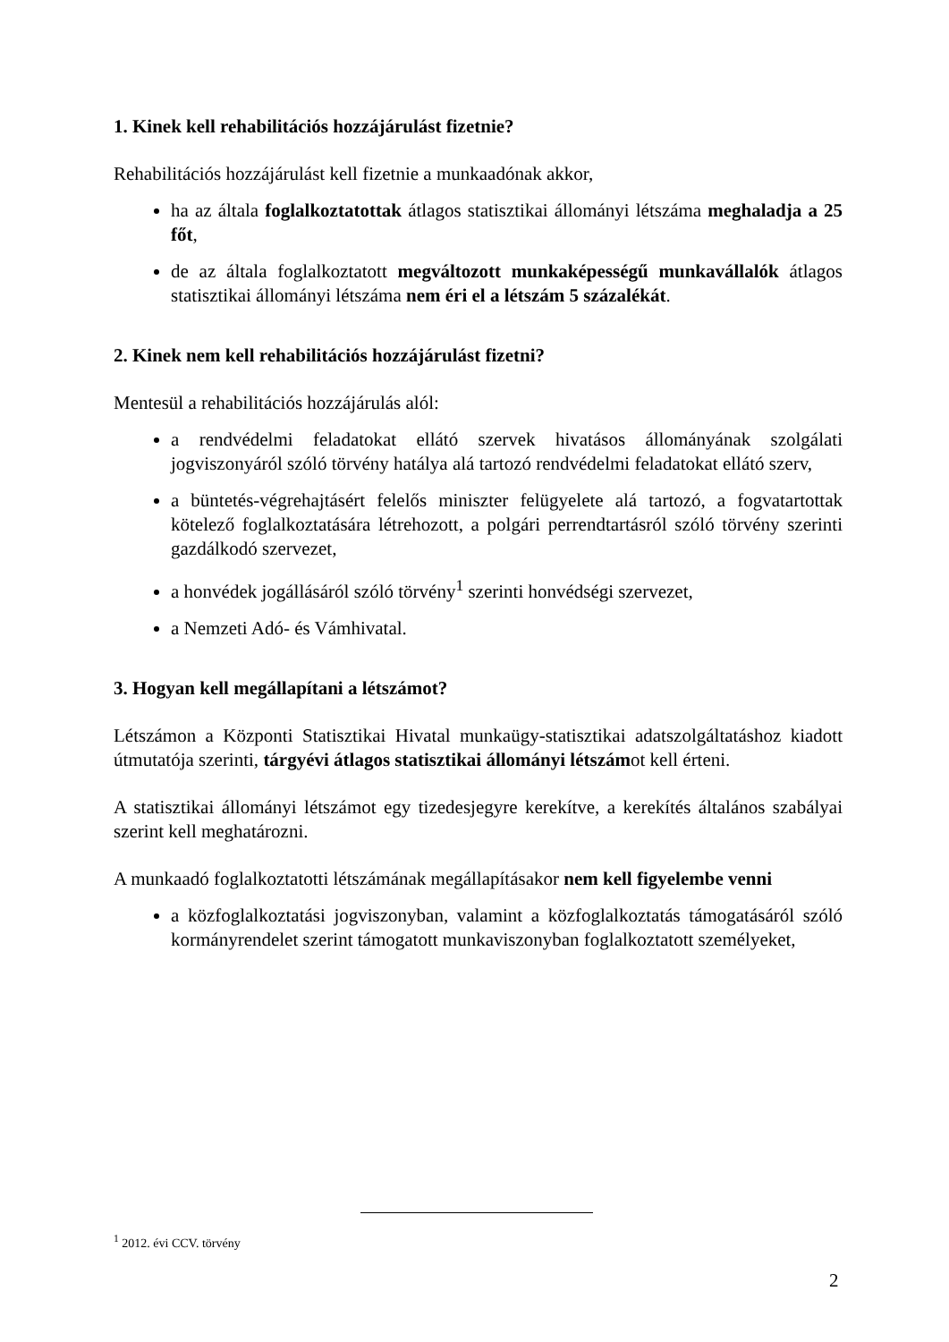1. Kinek kell rehabilitációs hozzájárulást fizetnie?
Rehabilitációs hozzájárulást kell fizetnie a munkaadónak akkor,
ha az általa foglalkoztatottak átlagos statisztikai állományi létszáma meghaladja a 25 főt,
de az általa foglalkoztatott megváltozott munkaképességű munkavállalók átlagos statisztikai állományi létszáma nem éri el a létszám 5 százalékát.
2. Kinek nem kell rehabilitációs hozzájárulást fizetni?
Mentesül a rehabilitációs hozzájárulás alól:
a rendvédelmi feladatokat ellátó szervek hivatásos állományának szolgálati jogviszonyáról szóló törvény hatálya alá tartozó rendvédelmi feladatokat ellátó szerv,
a büntetés-végrehajtásért felelős miniszter felügyelete alá tartozó, a fogvatartottak kötelező foglalkoztatására létrehozott, a polgári perrendtartásról szóló törvény szerinti gazdálkodó szervezet,
a honvédek jogállásáról szóló törvény<sup>1</sup> szerinti honvédségi szervezet,
a Nemzeti Adó- és Vámhivatal.
3. Hogyan kell megállapítani a létszámot?
Létszámon a Központi Statisztikai Hivatal munkaügy-statisztikai adatszolgáltatáshoz kiadott útmutatója szerinti, tárgyévi átlagos statisztikai állományi létszámot kell érteni.
A statisztikai állományi létszámot egy tizedesjegyre kerekítve, a kerekítés általános szabályai szerint kell meghatározni.
A munkaadó foglalkoztatotti létszámának megállapításakor nem kell figyelembe venni
a közfoglalkoztatási jogviszonyban, valamint a közfoglalkoztatás támogatásáról szóló kormányrendelet szerint támogatott munkaviszonyban foglalkoztatott személyeket,
<sup>1</sup> 2012. évi CCV. törvény
2